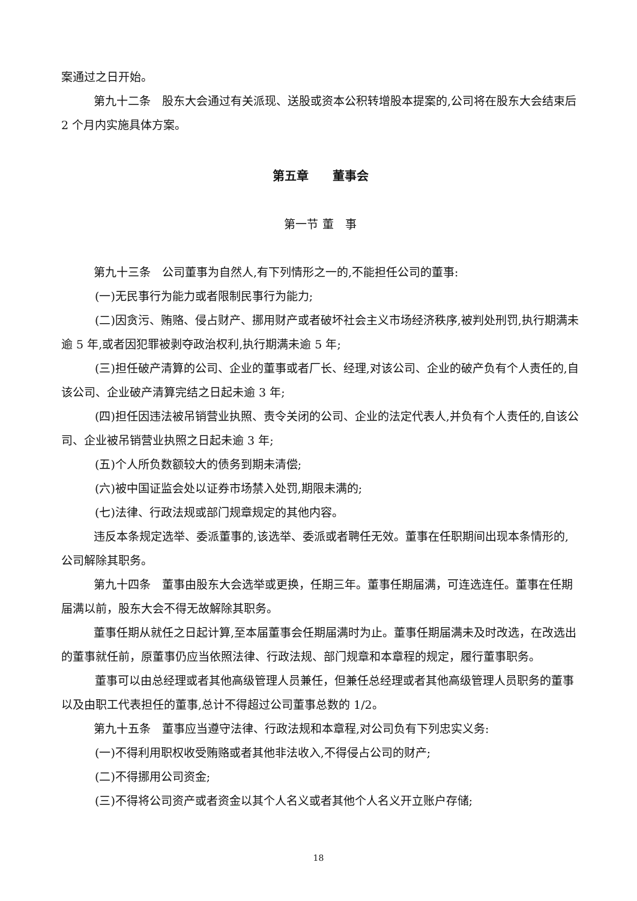案通过之日开始。
第九十二条　股东大会通过有关派现、送股或资本公积转增股本提案的,公司将在股东大会结束后 2 个月内实施具体方案。
第五章　　董事会
第一节 董　事
第九十三条　公司董事为自然人,有下列情形之一的,不能担任公司的董事:
(一)无民事行为能力或者限制民事行为能力;
(二)因贪污、贿赂、侵占财产、挪用财产或者破坏社会主义市场经济秩序,被判处刑罚,执行期满未逾 5 年,或者因犯罪被剥夺政治权利,执行期满未逾 5 年;
(三)担任破产清算的公司、企业的董事或者厂长、经理,对该公司、企业的破产负有个人责任的,自该公司、企业破产清算完结之日起未逾 3 年;
(四)担任因违法被吊销营业执照、责令关闭的公司、企业的法定代表人,并负有个人责任的,自该公司、企业被吊销营业执照之日起未逾 3 年;
(五)个人所负数额较大的债务到期未清偿;
(六)被中国证监会处以证券市场禁入处罚,期限未满的;
(七)法律、行政法规或部门规章规定的其他内容。
违反本条规定选举、委派董事的,该选举、委派或者聘任无效。董事在任职期间出现本条情形的,公司解除其职务。
第九十四条　董事由股东大会选举或更换，任期三年。董事任期届满，可连选连任。董事在任期届满以前，股东大会不得无故解除其职务。
董事任期从就任之日起计算,至本届董事会任期届满时为止。董事任期届满未及时改选，在改选出的董事就任前，原董事仍应当依照法律、行政法规、部门规章和本章程的规定，履行董事职务。
董事可以由总经理或者其他高级管理人员兼任，但兼任总经理或者其他高级管理人员职务的董事以及由职工代表担任的董事,总计不得超过公司董事总数的 1/2。
第九十五条　董事应当遵守法律、行政法规和本章程,对公司负有下列忠实义务:
(一)不得利用职权收受贿赂或者其他非法收入,不得侵占公司的财产;
(二)不得挪用公司资金;
(三)不得将公司资产或者资金以其个人名义或者其他个人名义开立账户存储;
18